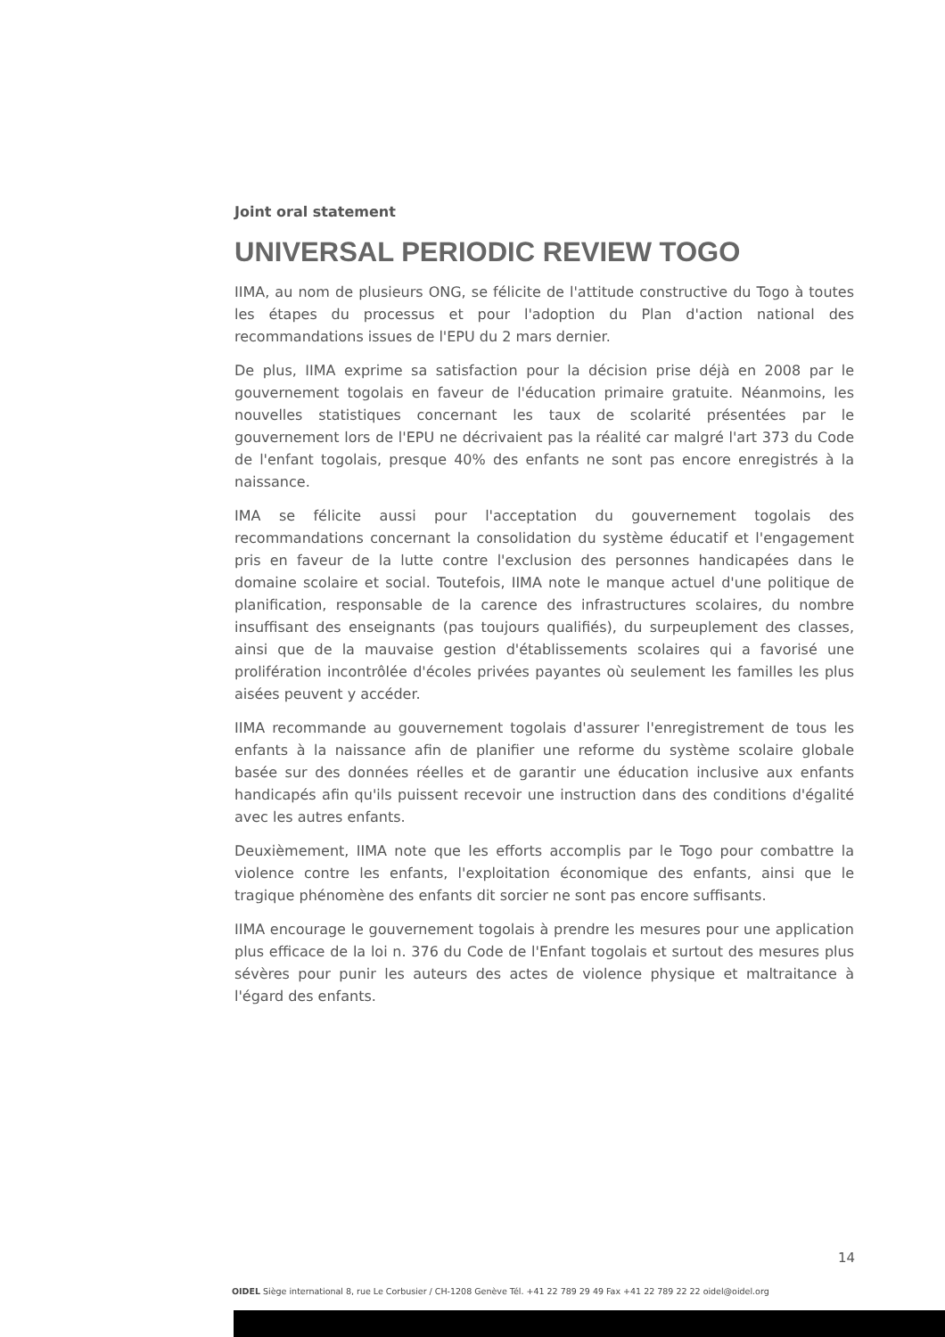Joint oral statement
UNIVERSAL PERIODIC REVIEW TOGO
IIMA, au nom de plusieurs ONG, se félicite de l'attitude constructive du Togo à toutes les étapes du processus et pour l'adoption du Plan d'action national des recommandations issues de l'EPU du 2 mars dernier.
De plus, IIMA exprime sa satisfaction pour la décision prise déjà en 2008 par le gouvernement togolais en faveur de l'éducation primaire gratuite. Néanmoins, les nouvelles statistiques concernant les taux de scolarité présentées par le gouvernement lors de l'EPU ne décrivaient pas la réalité car malgré l'art 373 du Code de l'enfant togolais, presque 40% des enfants ne sont pas encore enregistrés à la naissance.
IMA se félicite aussi pour l'acceptation du gouvernement togolais des recommandations concernant la consolidation du système éducatif et l'engagement pris en faveur de la lutte contre l'exclusion des personnes handicapées dans le domaine scolaire et social. Toutefois, IIMA note le manque actuel d'une politique de planification, responsable de la carence des infrastructures scolaires, du nombre insuffisant des enseignants (pas toujours qualifiés), du surpeuplement des classes, ainsi que de la mauvaise gestion d'établissements scolaires qui a favorisé une prolifération incontrôlée d'écoles privées payantes où seulement les familles les plus aisées peuvent y accéder.
IIMA recommande au gouvernement togolais d'assurer l'enregistrement de tous les enfants à la naissance afin de planifier une reforme du système scolaire globale basée sur des données réelles et de garantir une éducation inclusive aux enfants handicapés afin qu'ils puissent recevoir une instruction dans des conditions d'égalité avec les autres enfants.
Deuxièmement, IIMA note que les efforts accomplis par le Togo pour combattre la violence contre les enfants, l'exploitation économique des enfants, ainsi que le tragique phénomène des enfants dit sorcier ne sont pas encore suffisants.
IIMA encourage le gouvernement togolais à prendre les mesures pour une application plus efficace de la loi n. 376 du Code de l'Enfant togolais et surtout des mesures plus sévères pour punir les auteurs des actes de violence physique et maltraitance à l'égard des enfants.
14
OIDEL Siège international 8, rue Le Corbusier / CH-1208 Genève Tél. +41 22 789 29 49 Fax +41 22 789 22 22 oidel@oidel.org